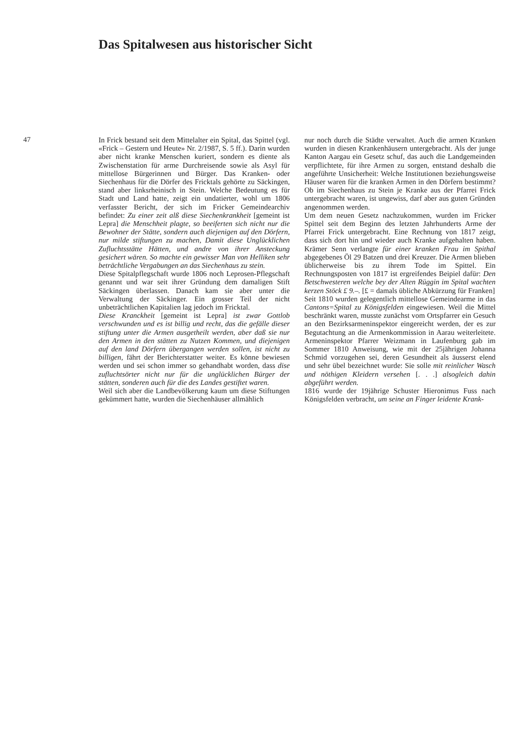Das Spitalwesen aus historischer Sicht
47
In Frick bestand seit dem Mittelalter ein Spital, das Spittel (vgl. «Frick – Gestern und Heute» Nr. 2/1987, S. 5 ff.). Darin wurden aber nicht kranke Menschen kuriert, sondern es diente als Zwischenstation für arme Durchreisende sowie als Asyl für mittellose Bürgerinnen und Bürger. Das Kranken- oder Siechenhaus für die Dörfer des Fricktals gehörte zu Säckingen, stand aber linksrheinisch in Stein. Welche Bedeutung es für Stadt und Land hatte, zeigt ein undatierter, wohl um 1806 verfasster Bericht, der sich im Fricker Gemeindearchiv befindet: Zu einer zeit alß diese Siechenkrankheit [gemeint ist Lepra] die Menschheit plagte, so beeiferten sich nicht nur die Bewohner der Stätte, sondern auch diejenigen auf den Dörfern, nur milde stiftungen zu machen, Damit diese Unglücklichen Zufluchtsstätte Hätten, und andre von ihrer Ansteckung gesichert wären. So machte ein gewisser Man von Helliken sehr beträchtliche Vergabungen an das Siechenhaus zu stein.
Diese Spitalpflegschaft wurde 1806 noch Leprosen-Pflegschaft genannt und war seit ihrer Gründung dem damaligen Stift Säckingen überlassen. Danach kam sie aber unter die Verwaltung der Säckinger. Ein grosser Teil der nicht unbeträchtlichen Kapitalien lag jedoch im Fricktal.
Diese Kranckheit [gemeint ist Lepra] ist zwar Gottlob verschwunden und es ist billig und recht, das die gefälle dieser stiftung unter die Armen ausgetheilt werden, aber daß sie nur den Armen in den stätten zu Nutzen Kommen, und diejenigen auf den land Dörfern übergangen werden sollen, ist nicht zu billigen, fährt der Berichterstatter weiter. Es könne bewiesen werden und sei schon immer so gehandhabt worden, dass dise zufluchtsörter nicht nur für die unglücklichen Bürger der stätten, sonderen auch für die des Landes gestiftet waren.
Weil sich aber die Landbevölkerung kaum um diese Stiftungen gekümmert hatte, wurden die Siechenhäuser allmählich
nur noch durch die Städte verwaltet. Auch die armen Kranken wurden in diesen Krankenhäusern untergebracht. Als der junge Kanton Aargau ein Gesetz schuf, das auch die Landgemeinden verpflichtete, für ihre Armen zu sorgen, entstand deshalb die angeführte Unsicherheit: Welche Institutionen beziehungsweise Häuser waren für die kranken Armen in den Dörfern bestimmt? Ob im Siechenhaus zu Stein je Kranke aus der Pfarrei Frick untergebracht waren, ist ungewiss, darf aber aus guten Gründen angenommen werden.
Um dem neuen Gesetz nachzukommen, wurden im Fricker Spittel seit dem Beginn des letzten Jahrhunderts Arme der Pfarrei Frick untergebracht. Eine Rechnung von 1817 zeigt, dass sich dort hin und wieder auch Kranke aufgehalten haben. Krämer Senn verlangte für einer kranken Frau im Spithal abgegebenes Öl 29 Batzen und drei Kreuzer. Die Armen blieben üblicherweise bis zu ihrem Tode im Spittel. Ein Rechnungsposten von 1817 ist ergreifendes Beipiel dafür: Den Betschwesteren welche bey der Alten Rüggin im Spital wachten kerzen Stöck £ 9.–. [£ = damals übliche Abkürzung für Franken]
Seit 1810 wurden gelegentlich mittellose Gemeindearme in das Cantons=Spital zu Königsfelden eingewiesen. Weil die Mittel beschränkt waren, musste zunächst vom Ortspfarrer ein Gesuch an den Bezirksarmeninspektor eingereicht werden, der es zur Begutachtung an die Armenkommission in Aarau weiterleitete. Armeninspektor Pfarrer Weizmann in Laufenburg gab im Sommer 1810 Anweisung, wie mit der 25jährigen Johanna Schmid vorzugehen sei, deren Gesundheit als äusserst elend und sehr übel bezeichnet wurde: Sie solle mit reinlicher Wasch und nöthigen Kleidern versehen [. . .] alsogleich dahin abgeführt werden.
1816 wurde der 19jährige Schuster Hieronimus Fuss nach Königsfelden verbracht, um seine an Finger leidente Krank-